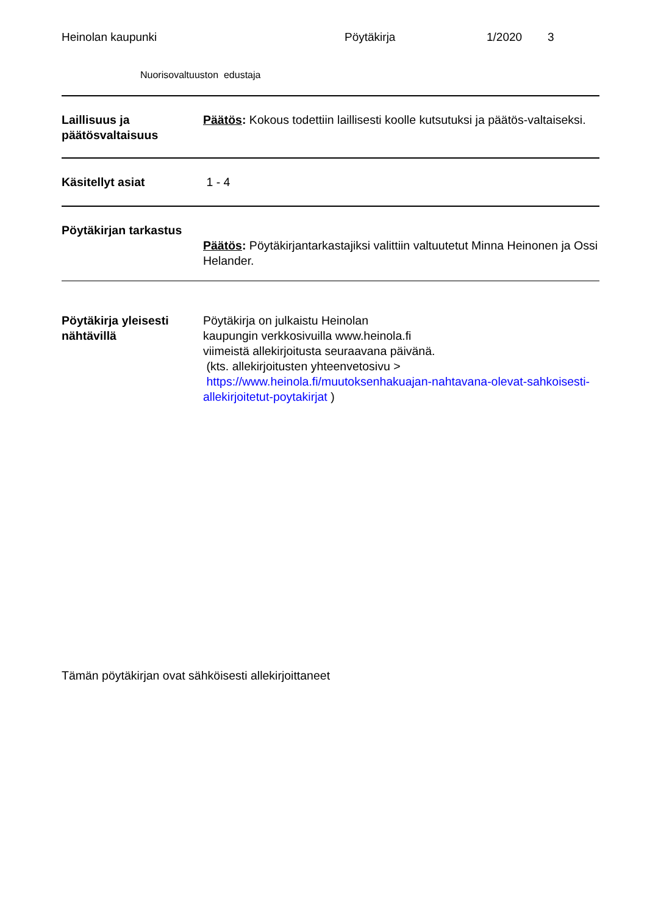Heinolan kaupunki Pöytäkirja 1/2020 3
Nuorisovaltuuston edustaja
Laillisuus ja päätösvaltaisuus
Päätös: Kokous todettiin laillisesti koolle kutsutuksi ja päätös-valtaiseksi.
Käsitellyt asiat 1 - 4
Pöytäkirjan tarkastus
Päätös: Pöytäkirjantarkastajiksi valittiin valtuutetut Minna Heinonen ja Ossi Helander.
Pöytäkirja yleisesti nähtävillä
Pöytäkirja on julkaistu Heinolan
kaupungin verkkosivuilla www.heinola.fi
viimeistä allekirjoitusta seuraavana päivänä.
(kts. allekirjoitusten yhteenvetosivu >
https://www.heinola.fi/muutoksenhakuajan-nahtavana-olevat-sahkoisesti-allekirjoitetut-poytakirjat )
Tämän pöytäkirjan ovat sähköisesti allekirjoittaneet